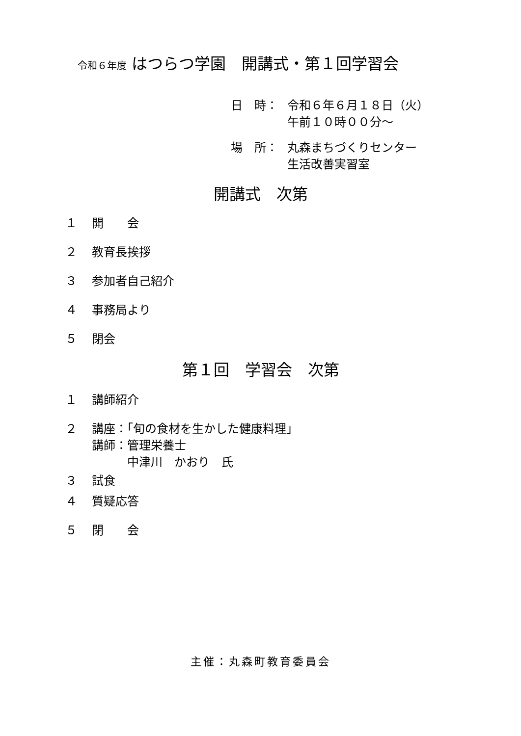令和６年度 はつらつ学園　開講式・第１回学習会
日　時： 令和６年６月１８日（火）
午前１０時００分～
場　所： 丸森まちづくりセンター
生活改善実習室
開講式　次第
１ 開　　会
２ 教育長挨拶
３ 参加者自己紹介
４ 事務局より
５ 閉会
第１回　学習会　次第
１ 講師紹介
２ 講座：「旬の食材を生かした健康料理」
講師：管理栄養士
　　　中津川　かおり　氏
３ 試食
４ 質疑応答
５ 閉　　会
主催：丸森町教育委員会